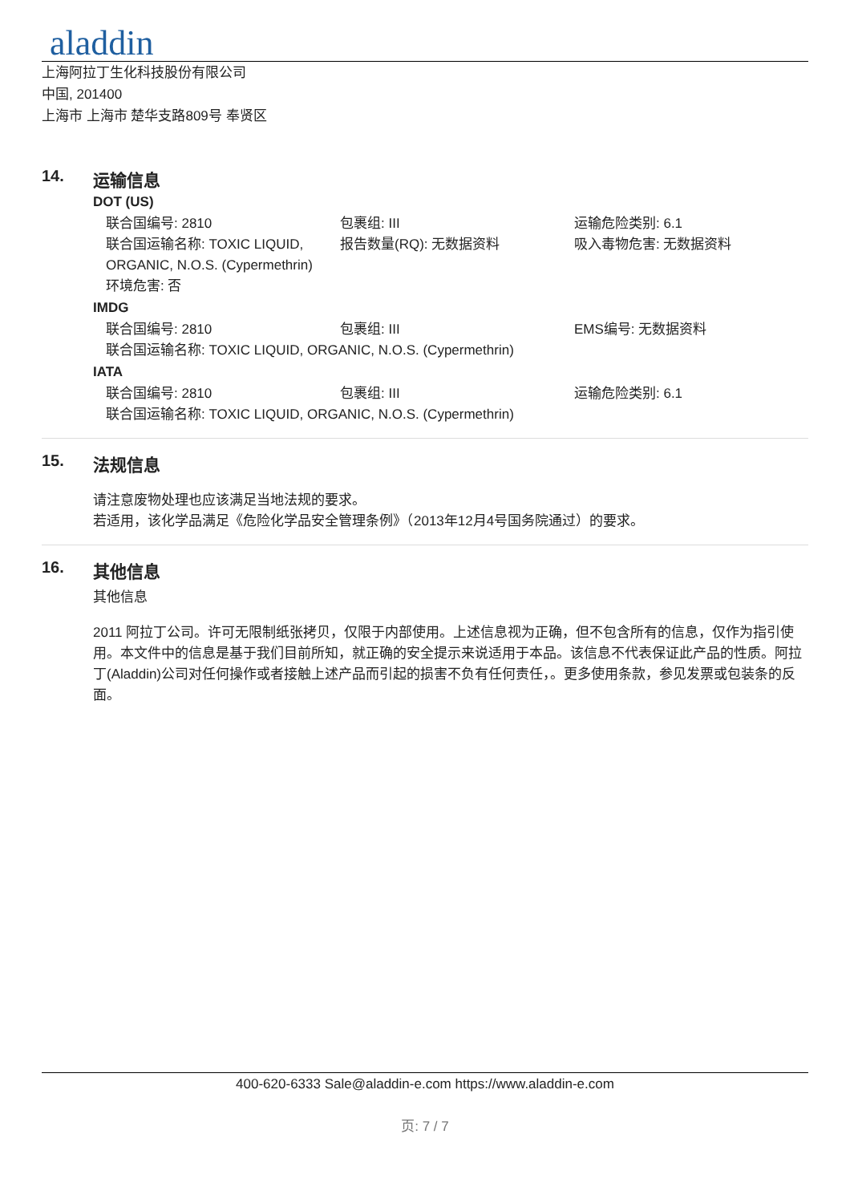aladdin
上海阿拉丁生化科技股份有限公司
中国, 201400
上海市 上海市 楚华支路809号 奉贤区
14. 运输信息
DOT (US)
联合国编号: 2810 包裹组: III 运输危险类别: 6.1
联合国运输名称: TOXIC LIQUID, ORGANIC, N.O.S. (Cypermethrin)
报告数量(RQ): 无数据资料 吸入毒物危害: 无数据资料
环境危害: 否
IMDG
联合国编号: 2810 包裹组: III EMS编号: 无数据资料
联合国运输名称: TOXIC LIQUID, ORGANIC, N.O.S. (Cypermethrin)
IATA
联合国编号: 2810 包裹组: III 运输危险类别: 6.1
联合国运输名称: TOXIC LIQUID, ORGANIC, N.O.S. (Cypermethrin)
15. 法规信息
请注意废物处理也应该满足当地法规的要求。
若适用，该化学品满足《危险化学品安全管理条例》（2013年12月4号国务院通过）的要求。
16. 其他信息
其他信息
2011 阿拉丁公司。许可无限制纸张拷贝，仅限于内部使用。上述信息视为正确，但不包含所有的信息，仅作为指引使用。本文件中的信息是基于我们目前所知，就正确的安全提示来说适用于本品。该信息不代表保证此产品的性质。阿拉丁(Aladdin)公司对任何操作或者接触上述产品而引起的损害不负有任何责任，。更多使用条款，参见发票或包装条的反面。
400-620-6333 Sale@aladdin-e.com https://www.aladdin-e.com
页: 7 / 7